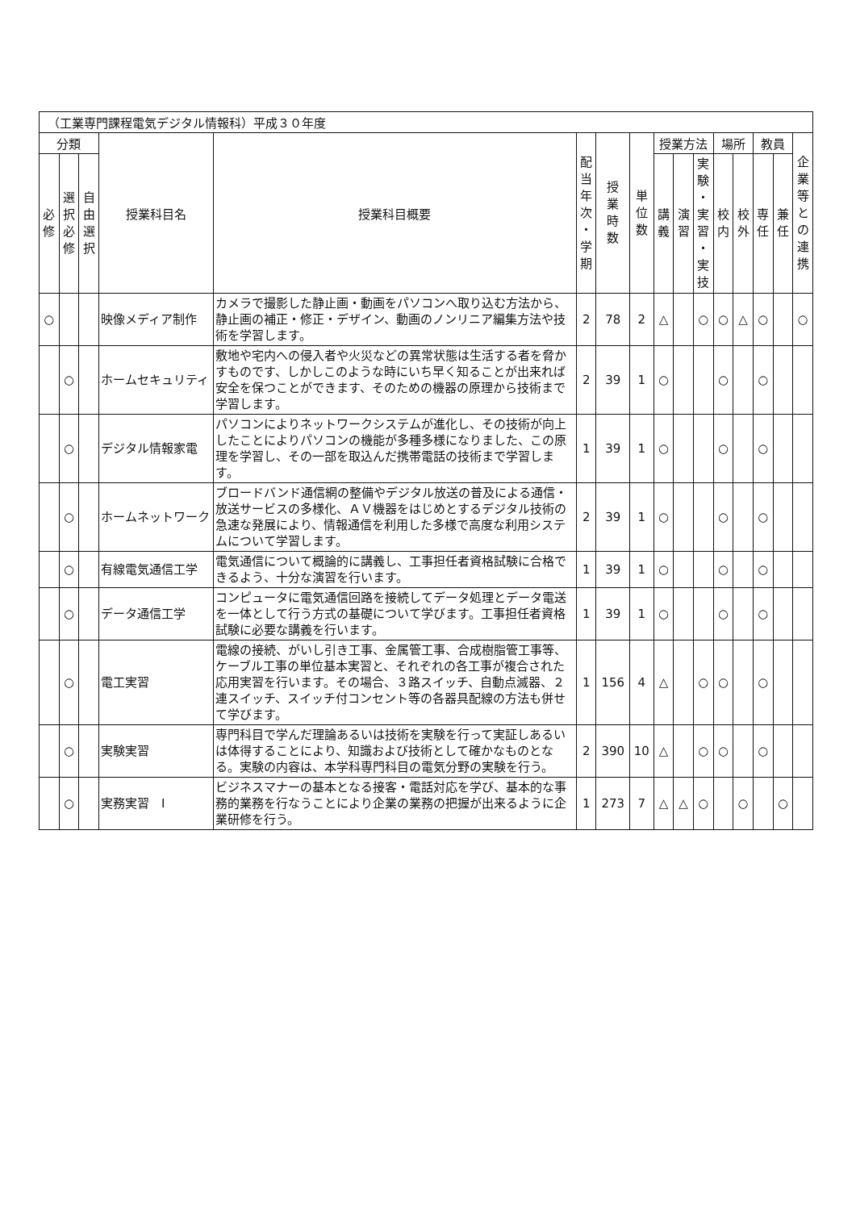| （工業専門課程電気デジタル情報科）平成３０年度 | | | | | | | | | | | | | | | |
| 分類 | | | 授業科目名 | 授業科目概要 | 配 当 年 次 ・ 学 期 | 授 業 時 数 | 単 位 数 | 授業方法 | | | 場所 | | 教員 | | 企 業 等 と の 連 携 |
| 必 修 | 選 択 必 修 | 自 由 選 択 | | | | | | 講 義 | 演 習 | 実 験 ・ 実 習 ・ 実 技 | 校 内 | 校 外 | 専 任 | 兼 任 | |
| ○ | | | 映像メディア制作 | カメラで撮影した静止画・動画をパソコンへ取り込む方法から、静止画の補正・修正・デザイン、動画のノンリニア編集方法や技術を学習します。 | 2 | 78 | 2 | △ | | ○ | ○ | △ | ○ | | ○ |
| | ○ | | ホームセキュリティ | 敷地や宅内への侵入者や火災などの異常状態は生活する者を脅かすものです、しかしこのような時にいち早く知ることが出来れば安全を保つことができます、そのための機器の原理から技術まで学習します。 | 2 | 39 | 1 | ○ | | | ○ | | ○ | | |
| | ○ | | デジタル情報家電 | パソコンによりネットワークシステムが進化し、その技術が向上したことによりパソコンの機能が多種多様になりました、この原理を学習し、その一部を取込んだ携帯電話の技術まで学習します。 | 1 | 39 | 1 | ○ | | | ○ | | ○ | | |
| | ○ | | ホームネットワーク | ブロードバンド通信網の整備やデジタル放送の普及による通信・放送サービスの多様化、ＡＶ機器をはじめとするデジタル技術の急速な発展により、情報通信を利用した多様で高度な利用システムについて学習します。 | 2 | 39 | 1 | ○ | | | ○ | | ○ | | |
| | ○ | | 有線電気通信工学 | 電気通信について概論的に講義し、工事担任者資格試験に合格できるよう、十分な演習を行います。 | 1 | 39 | 1 | ○ | | | ○ | | ○ | | |
| | ○ | | データ通信工学 | コンピュータに電気通信回路を接続してデータ処理とデータ電送を一体として行う方式の基礎について学びます。工事担任者資格試験に必要な講義を行います。 | 1 | 39 | 1 | ○ | | | ○ | | ○ | | |
| | ○ | | 電工実習 | 電線の接続、がいし引き工事、金属管工事、合成樹脂管工事等、ケーブル工事の単位基本実習と、それぞれの各工事が複合された応用実習を行います。その場合、３路スイッチ、自動点滅器、２連スイッチ、スイッチ付コンセント等の各器具配線の方法も併せて学びます。 | 1 | 156 | 4 | △ | | ○ | ○ | | ○ | | |
| | ○ | | 実験実習 | 専門科目で学んだ理論あるいは技術を実験を行って実証しあるいは体得することにより、知識および技術として確かなものとなる。実験の内容は、本学科専門科目の電気分野の実験を行う。 | 2 | 390 | 10 | △ | | ○ | ○ | | ○ | | |
| | ○ | | 実務実習 Ⅰ | ビジネスマナーの基本となる接客・電話対応を学び、基本的な事務的業務を行なうことにより企業の業務の把握が出来るように企業研修を行う。 | 1 | 273 | 7 | △ | △ | ○ | | ○ | | ○ | |